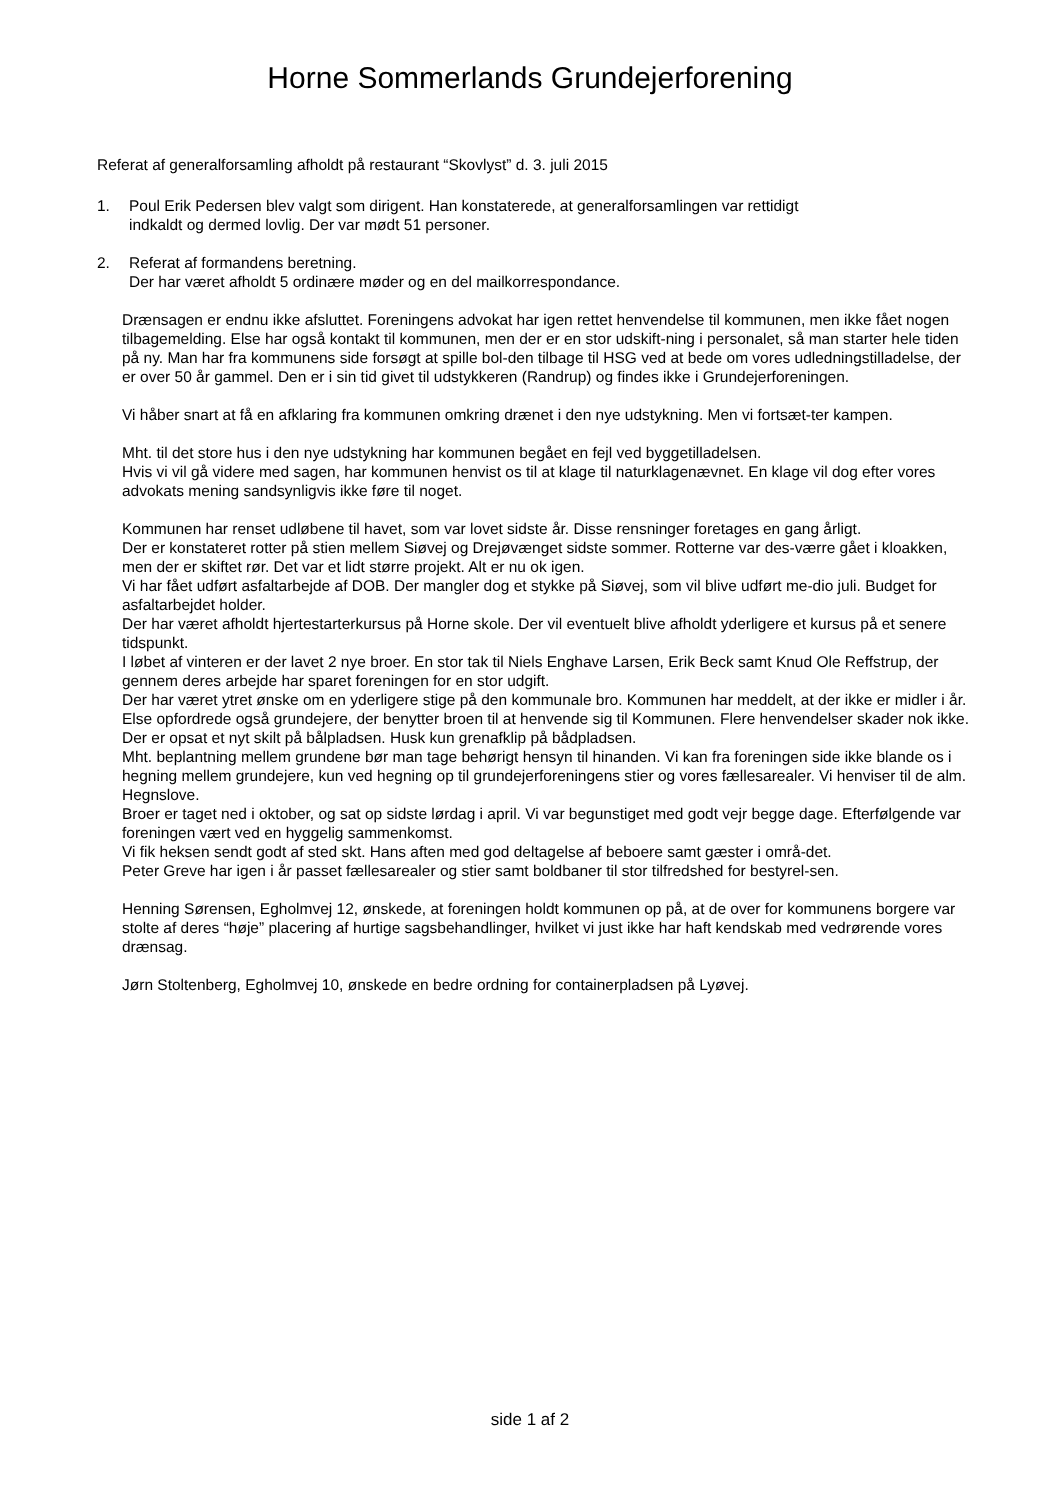Horne Sommerlands Grundejerforening
Referat af generalforsamling afholdt på restaurant “Skovlyst” d. 3. juli 2015
1. Poul Erik Pedersen blev valgt som dirigent. Han konstaterede, at generalforsamlingen var rettidigt
indkaldt og dermed lovlig. Der var mødt 51 personer.
2. Referat af formandens beretning.
Der har været afholdt 5 ordinære møder og en del mailkorrespondance.
Drænsagen er endnu ikke afsluttet. Foreningens advokat har igen rettet henvendelse til kommunen, men ikke fået nogen tilbagemelding. Else har også kontakt til kommunen, men der er en stor udskift-ning i personalet, så man starter hele tiden på ny. Man har fra kommunens side forsøgt at spille bol-den tilbage til HSG ved at bede om vores udledningstilladelse, der er over 50 år gammel. Den er i sin tid givet til udstykkeren (Randrup) og findes ikke i Grundejerforeningen.
Vi håber snart at få en afklaring fra kommunen omkring drænet i den nye udstykning. Men vi fortsæt-ter kampen.
Mht. til det store hus i den nye udstykning har kommunen begået en fejl ved byggetilladelsen.
Hvis vi vil gå videre med sagen, har kommunen henvist os til at klage til naturklagenævnet. En klage vil dog efter vores advokats mening sandsynligvis ikke føre til noget.
Kommunen har renset udløbene til havet, som var lovet sidste år. Disse rensninger foretages en gang årligt.
Der er konstateret rotter på stien mellem Siøvej og Drejøvænget sidste sommer. Rotterne var des-værre gået i kloakken, men der er skiftet rør. Det var et lidt større projekt. Alt er nu ok igen.
Vi har fået udført asfaltarbejde af DOB. Der mangler dog et stykke på Siøvej, som vil blive udført me-dio juli. Budget for asfaltarbejdet holder.
Der har været afholdt hjertestarterkursus på Horne skole. Der vil eventuelt blive afholdt yderligere et kursus på et senere tidspunkt.
I løbet af vinteren er der lavet 2 nye broer. En stor tak til Niels Enghave Larsen, Erik Beck samt Knud Ole Reffstrup, der gennem deres arbejde har sparet foreningen for en stor udgift.
Der har været ytret ønske om en yderligere stige på den kommunale bro. Kommunen har meddelt, at der ikke er midler i år. Else opfordrede også grundejere, der benytter broen til at henvende sig til Kommunen. Flere henvendelser skader nok ikke.
Der er opsat et nyt skilt på bålpladsen. Husk kun grenafklip på bådpladsen.
Mht. beplantning mellem grundene bør man tage behørigt hensyn til hinanden. Vi kan fra foreningen side ikke blande os i hegning mellem grundejere, kun ved hegning op til grundejerforeningens stier og vores fællesarealer. Vi henviser til de alm. Hegnslove.
Broer er taget ned i oktober, og sat op sidste lørdag i april. Vi var begunstiget med godt vejr begge dage. Efterfølgende var foreningen vært ved en hyggelig sammenkomst.
Vi fik heksen sendt godt af sted skt. Hans aften med god deltagelse af beboere samt gæster i områ-det.
Peter Greve har igen i år passet fællesarealer og stier samt boldbaner til stor tilfredshed for bestyrel-sen.
Henning Sørensen, Egholmvej 12, ønskede, at foreningen holdt kommunen op på, at de over for kommunens borgere var stolte af deres “høje” placering af hurtige sagsbehandlinger, hvilket vi just ikke har haft kendskab med vedrørende vores drænsag.
Jørn Stoltenberg, Egholmvej 10, ønskede en bedre ordning for containerpladsen på Lyøvej.
side 1 af 2